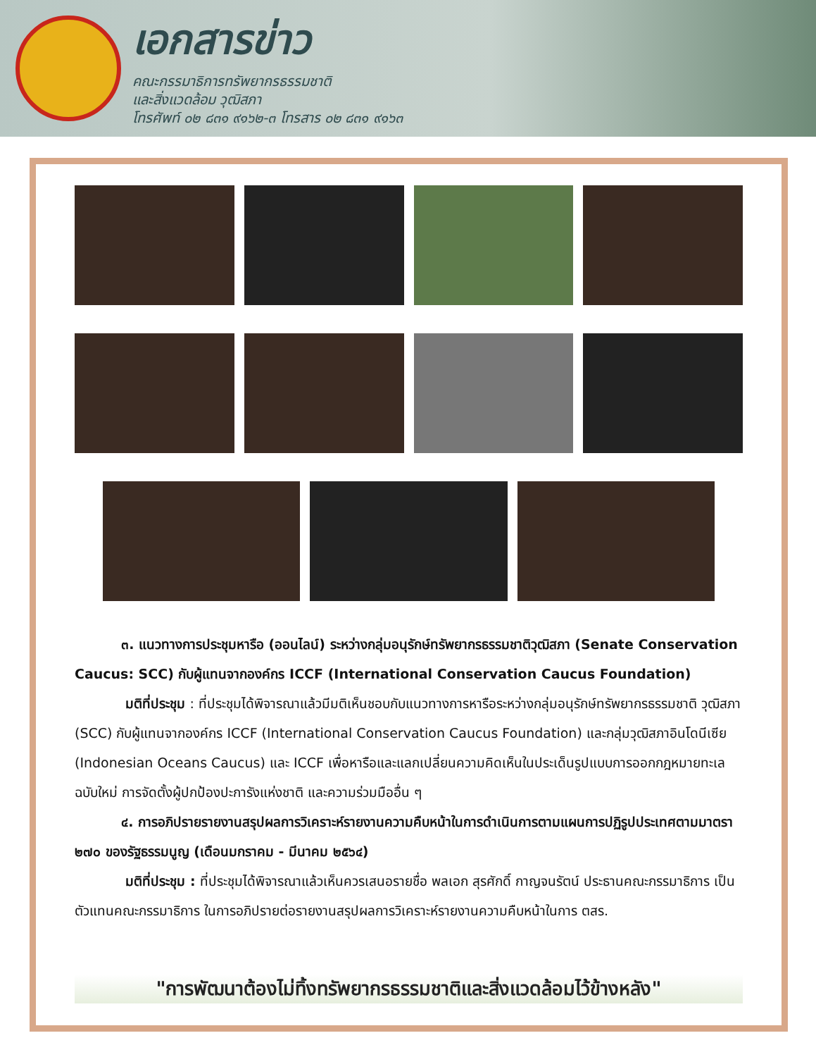เอกสารข่าว
คณะกรรมาธิการทรัพยากรธรรมชาติ
และสิ่งแวดล้อม วุฒิสภา
โทรศัพท์ ๐๒ ๘๓๑ ๙๑๖๒-๓ โทรสาร ๐๒ ๘๓๑ ๙๑๖๓
๓. แนวทางการประชุมหารือ (ออนไลน์) ระหว่างกลุ่มอนุรักษ์ทรัพยากรธรรมชาติวุฒิสภา (Senate Conservation Caucus: SCC) กับผู้แทนจากองค์กร ICCF (International Conservation Caucus Foundation)
มติที่ประชุม : ที่ประชุมได้พิจารณาแล้วมีมติเห็นชอบกับแนวทางการหารือระหว่างกลุ่มอนุรักษ์ทรัพยากรธรรมชาติ วุฒิสภา (SCC) กับผู้แทนจากองค์กร ICCF (International Conservation Caucus Foundation) และกลุ่มวุฒิสภาอินโดนีเซีย (Indonesian Oceans Caucus) และ ICCF เพื่อหารือและแลกเปลี่ยนความคิดเห็นในประเด็นรูปแบบการออกกฎหมายทะเลฉบับใหม่ การจัดตั้งผู้ปกป้องปะการังแห่งชาติ และความร่วมมืออื่น ๆ
๔. การอภิปรายรายงานสรุปผลการวิเคราะห์รายงานความคืบหน้าในการดำเนินการตามแผนการปฏิรูปประเทศตามมาตรา ๒๗๐ ของรัฐธรรมนูญ (เดือนมกราคม - มีนาคม ๒๕๖๔)
มติที่ประชุม : ที่ประชุมได้พิจารณาแล้วเห็นควรเสนอรายชื่อ พลเอก สุรศักดิ์ กาญจนรัตน์ ประธานคณะกรรมาธิการ เป็นตัวแทนคณะกรรมาธิการ ในการอภิปรายต่อรายงานสรุปผลการวิเคราะห์รายงานความคืบหน้าในการ ตสร.
"การพัฒนาต้องไม่ทิ้งทรัพยากรธรรมชาติและสิ่งแวดล้อมไว้ข้างหลัง"